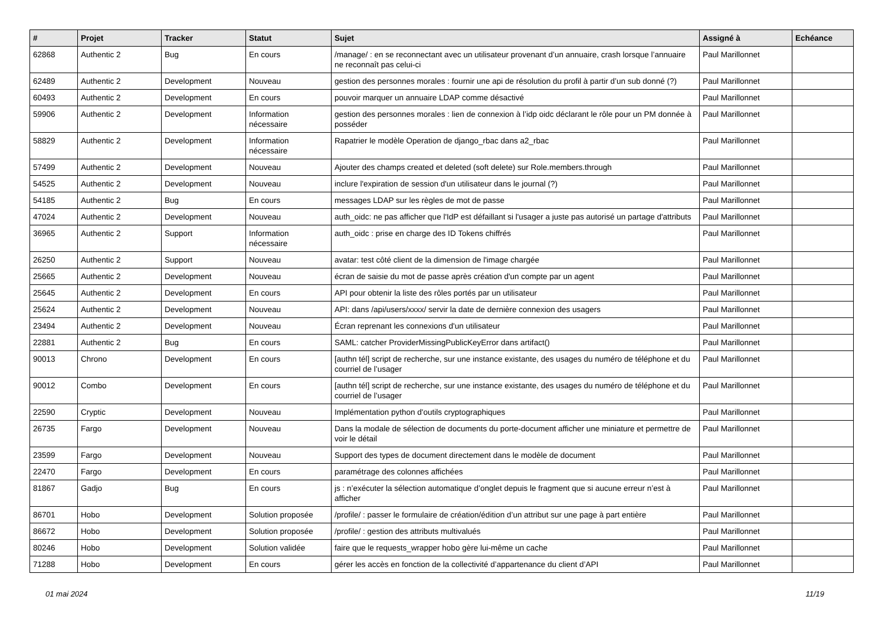| # | Projet | Tracker | Statut | Sujet | Assigné à | Echéance |
| --- | --- | --- | --- | --- | --- | --- |
| 62868 | Authentic 2 | Bug | En cours | /manage/ : en se reconnectant avec un utilisateur provenant d’un annuaire, crash lorsque l’annuaire ne reconnaît pas celui-ci | Paul Marillonnet | |
| 62489 | Authentic 2 | Development | Nouveau | gestion des personnes morales : fournir une api de résolution du profil à partir d’un sub donné (?) | Paul Marillonnet | |
| 60493 | Authentic 2 | Development | En cours | pouvoir marquer un annuaire LDAP comme désactivé | Paul Marillonnet | |
| 59906 | Authentic 2 | Development | Information nécessaire | gestion des personnes morales : lien de connexion à l’idp oidc déclarant le rôle pour un PM donnée à posséder | Paul Marillonnet | |
| 58829 | Authentic 2 | Development | Information nécessaire | Rapatrier le modèle Operation de django_rbac dans a2_rbac | Paul Marillonnet | |
| 57499 | Authentic 2 | Development | Nouveau | Ajouter des champs created et deleted (soft delete) sur Role.members.through | Paul Marillonnet | |
| 54525 | Authentic 2 | Development | Nouveau | inclure l'expiration de session d'un utilisateur dans le journal (?) | Paul Marillonnet | |
| 54185 | Authentic 2 | Bug | En cours | messages LDAP sur les règles de mot de passe | Paul Marillonnet | |
| 47024 | Authentic 2 | Development | Nouveau | auth_oidc: ne pas afficher que l'IdP est défaillant si l'usager a juste pas autorisé un partage d'attributs | Paul Marillonnet | |
| 36965 | Authentic 2 | Support | Information nécessaire | auth_oidc : prise en charge des ID Tokens chiffrés | Paul Marillonnet | |
| 26250 | Authentic 2 | Support | Nouveau | avatar: test côté client de la dimension de l'image chargée | Paul Marillonnet | |
| 25665 | Authentic 2 | Development | Nouveau | écran de saisie du mot de passe après création d'un compte par un agent | Paul Marillonnet | |
| 25645 | Authentic 2 | Development | En cours | API pour obtenir la liste des rôles portés par un utilisateur | Paul Marillonnet | |
| 25624 | Authentic 2 | Development | Nouveau | API: dans /api/users/xxxx/ servir la date de dernière connexion des usagers | Paul Marillonnet | |
| 23494 | Authentic 2 | Development | Nouveau | Écran reprenant les connexions d'un utilisateur | Paul Marillonnet | |
| 22881 | Authentic 2 | Bug | En cours | SAML: catcher ProviderMissingPublicKeyError dans artifact() | Paul Marillonnet | |
| 90013 | Chrono | Development | En cours | [authn tél] script de recherche, sur une instance existante, des usages du numéro de téléphone et du courriel de l’usager | Paul Marillonnet | |
| 90012 | Combo | Development | En cours | [authn tél] script de recherche, sur une instance existante, des usages du numéro de téléphone et du courriel de l’usager | Paul Marillonnet | |
| 22590 | Cryptic | Development | Nouveau | Implémentation python d'outils cryptographiques | Paul Marillonnet | |
| 26735 | Fargo | Development | Nouveau | Dans la modale de sélection de documents du porte-document afficher une miniature et permettre de voir le détail | Paul Marillonnet | |
| 23599 | Fargo | Development | Nouveau | Support des types de document directement dans le modèle de document | Paul Marillonnet | |
| 22470 | Fargo | Development | En cours | paramétrage des colonnes affichées | Paul Marillonnet | |
| 81867 | Gadjo | Bug | En cours | js : n’exécuter la sélection automatique d’onglet depuis le fragment que si aucune erreur n’est à afficher | Paul Marillonnet | |
| 86701 | Hobo | Development | Solution proposée | /profile/ : passer le formulaire de création/édition d’un attribut sur une page à part entière | Paul Marillonnet | |
| 86672 | Hobo | Development | Solution proposée | /profile/ : gestion des attributs multivalués | Paul Marillonnet | |
| 80246 | Hobo | Development | Solution validée | faire que le requests_wrapper hobo gère lui-même un cache | Paul Marillonnet | |
| 71288 | Hobo | Development | En cours | gérer les accès en fonction de la collectivité d’appartenance du client d’API | Paul Marillonnet | |
01 mai 2024 11/19